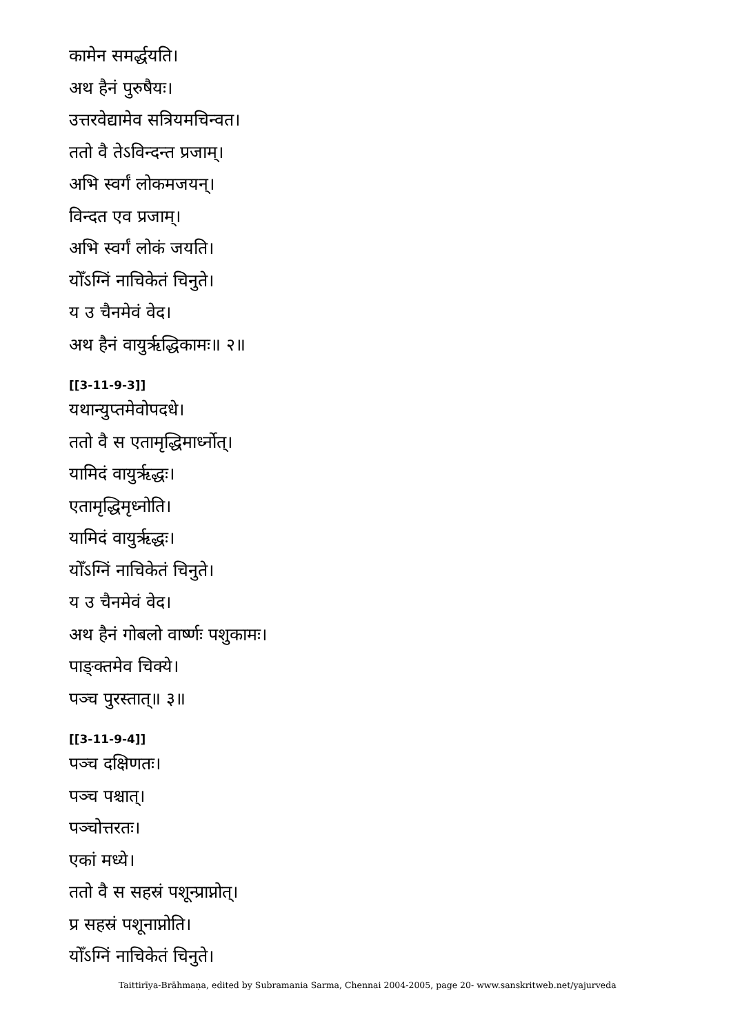कामेन समर्द्धयति।
अथ हैनं पुरुषैयः।
उत्तरवेद्यामेव सत्रियमचिन्वत।
ततो वै तेऽविन्दन्त प्रजाम्।
अभि स्वर्गं लोकमजयन्।
विन्दत एव प्रजाम्।
अभि स्वर्गं लोकं जयति।
योँऽग्निं नाचिकेतं चिनुते।
य उ चैनमेवं वेद।
अथ हैनं वायुर्ऋद्धिकामः॥ २॥
[[3-11-9-3]]
यथान्युप्तमेवोपदधे।
ततो वै स एतामृद्धिमार्ध्नोत्।
यामिदं वायुर्ऋद्धः।
एतामृद्धिमृध्नोति।
यामिदं वायुर्ऋद्धः।
योँऽग्निं नाचिकेतं चिनुते।
य उ चैनमेवं वेद।
अथ हैनं गोबलो वार्ष्णः पशुकामः।
पाङ्क्तमेव चिक्ये।
पञ्च पुरस्तात्॥ ३॥
[[3-11-9-4]]
पञ्च दक्षिणतः।
पञ्च पश्चात्।
पञ्चोत्तरतः।
एकां मध्ये।
ततो वै स सहस्रं पशून्प्राप्नोत्।
प्र सहस्रं पशूनाप्नोति।
योँऽग्निं नाचिकेतं चिनुते।
Taittirīya-Brāhmaṇa, edited by Subramania Sarma, Chennai 2004-2005, page 20- www.sanskritweb.net/yajurveda